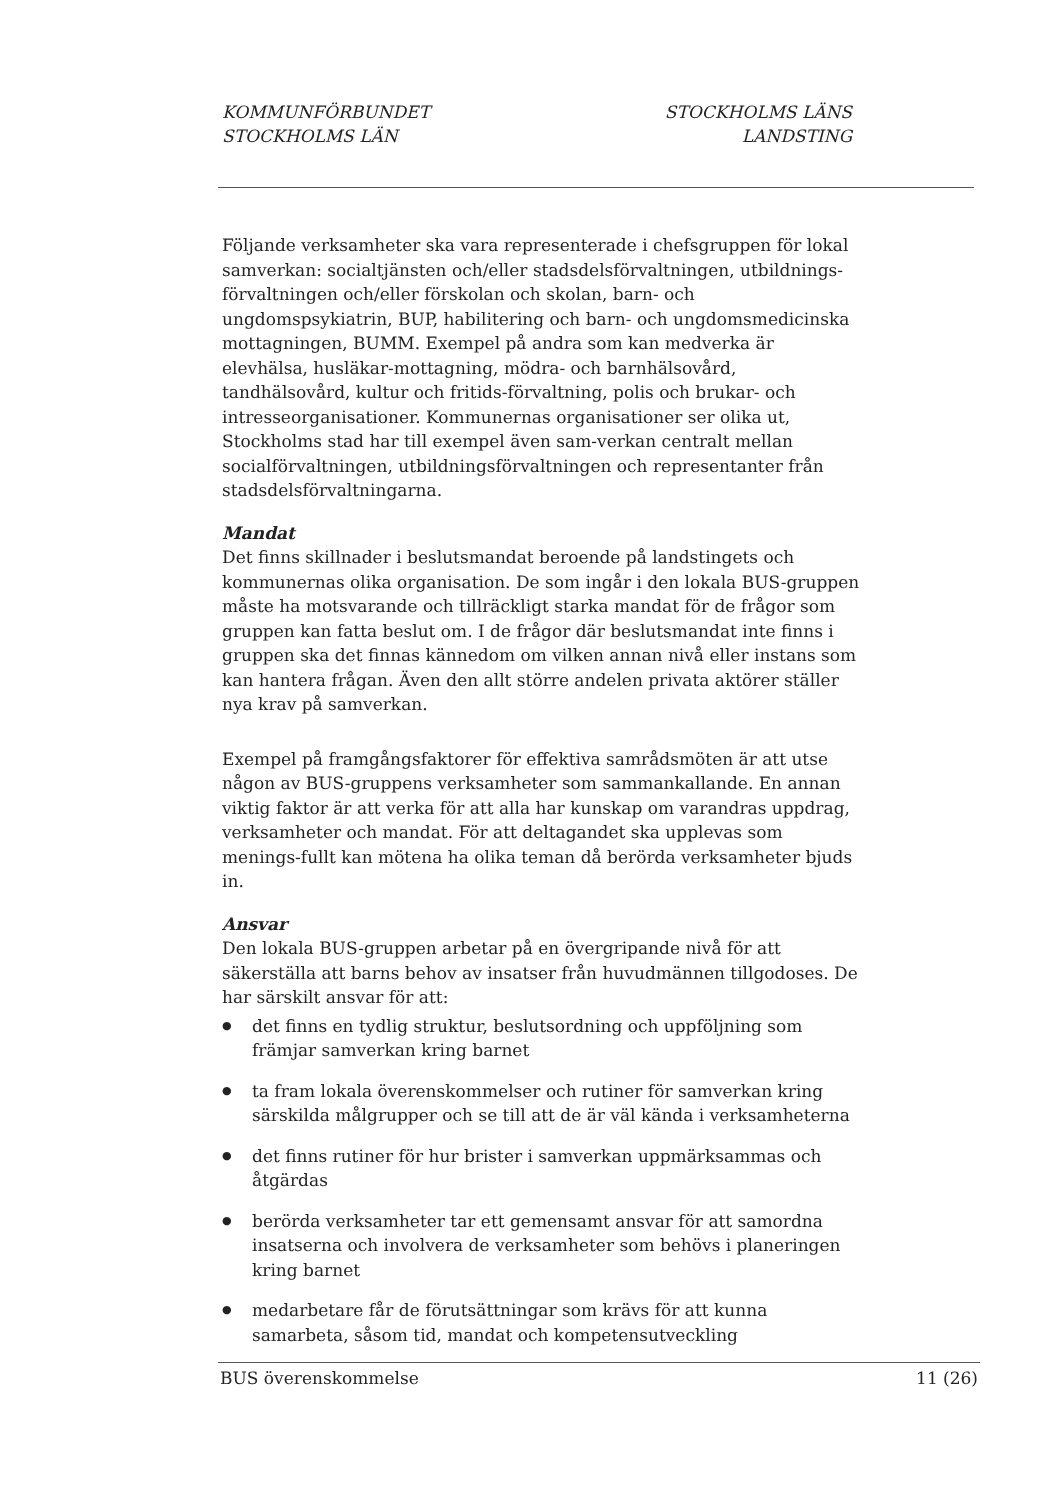KOMMUNFÖRBUNDET
STOCKHOLMS LÄN
STOCKHOLMS LÄNS
LANDSTING
Följande verksamheter ska vara representerade i chefsgruppen för lokal samverkan: socialtjänsten och/eller stadsdelsförvaltningen, utbildnings-förvaltningen och/eller förskolan och skolan, barn- och ungdomspsykiatrin, BUP, habilitering och barn- och ungdomsmedicinska mottagningen, BUMM. Exempel på andra som kan medverka är elevhälsa, husläkar-mottagning, mödra- och barnhälsovård, tandhälsovård, kultur och fritids-förvaltning, polis och brukar- och intresseorganisationer. Kommunernas organisationer ser olika ut, Stockholms stad har till exempel även sam-verkan centralt mellan socialförvaltningen, utbildningsförvaltningen och representanter från stadsdelsförvaltningarna.
Mandat
Det finns skillnader i beslutsmandat beroende på landstingets och kommunernas olika organisation. De som ingår i den lokala BUS-gruppen måste ha motsvarande och tillräckligt starka mandat för de frågor som gruppen kan fatta beslut om. I de frågor där beslutsmandat inte finns i gruppen ska det finnas kännedom om vilken annan nivå eller instans som kan hantera frågan. Även den allt större andelen privata aktörer ställer nya krav på samverkan.
Exempel på framgångsfaktorer för effektiva samrådsmöten är att utse någon av BUS-gruppens verksamheter som sammankallande. En annan viktig faktor är att verka för att alla har kunskap om varandras uppdrag, verksamheter och mandat. För att deltagandet ska upplevas som menings-fullt kan mötena ha olika teman då berörda verksamheter bjuds in.
Ansvar
Den lokala BUS-gruppen arbetar på en övergripande nivå för att säkerställa att barns behov av insatser från huvudmännen tillgodoses. De har särskilt ansvar för att:
● det finns en tydlig struktur, beslutsordning och uppföljning som främjar samverkan kring barnet
● ta fram lokala överenskommelser och rutiner för samverkan kring särskilda målgrupper och se till att de är väl kända i verksamheterna
● det finns rutiner för hur brister i samverkan uppmärksammas och åtgärdas
● berörda verksamheter tar ett gemensamt ansvar för att samordna insatserna och involvera de verksamheter som behövs i planeringen kring barnet
● medarbetare får de förutsättningar som krävs för att kunna samarbeta, såsom tid, mandat och kompetensutveckling
BUS överenskommelse 11 (26)